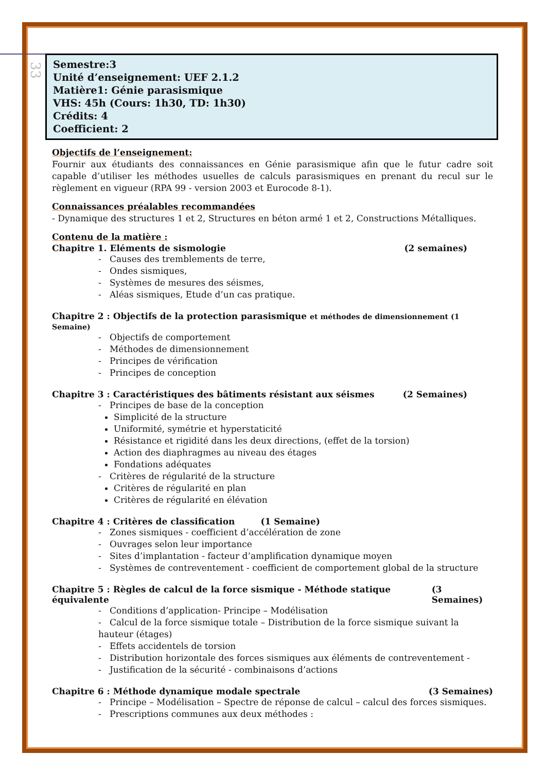33
Semestre:3
Unité d’enseignement: UEF 2.1.2
Matière1: Génie parasismique
VHS: 45h (Cours: 1h30, TD: 1h30)
Crédits: 4
Coefficient: 2
Objectifs de l’enseignement:
Fournir aux étudiants des connaissances en Génie parasismique afin que le futur cadre soit capable d’utiliser les méthodes usuelles de calculs parasismiques en prenant du recul sur le règlement en vigueur (RPA 99 - version 2003 et Eurocode 8-1).
Connaissances préalables recommandées
- Dynamique des structures 1 et 2, Structures en béton armé 1 et 2, Constructions Métalliques.
Contenu de la matière :
Chapitre 1. Eléments de sismologie (2 semaines)
- Causes des tremblements de terre,
- Ondes sismiques,
- Systèmes de mesures des séismes,
- Aléas sismiques, Etude d’un cas pratique.
Chapitre 2 : Objectifs de la protection parasismique et méthodes de dimensionnement (1 Semaine)
- Objectifs de comportement
- Méthodes de dimensionnement
- Principes de vérification
- Principes de conception
Chapitre 3 : Caractéristiques des bâtiments résistant aux séismes (2 Semaines)
- Principes de base de la conception
Simplicité de la structure
Uniformité, symétrie et hyperstaticité
Résistance et rigidité dans les deux directions, (effet de la torsion)
Action des diaphragmes au niveau des étages
Fondations adéquates
- Critères de régularité de la structure
Critères de régularité en plan
Critères de régularité en élévation
Chapitre 4 : Critères de classification (1 Semaine)
- Zones sismiques - coefficient d’accélération de zone
- Ouvrages selon leur importance
- Sites d’implantation - facteur d’amplification dynamique moyen
- Systèmes de contreventement - coefficient de comportement global de la structure
Chapitre 5 : Règles de calcul de la force sismique - Méthode statique équivalente (3 Semaines)
- Conditions d’application- Principe – Modélisation
- Calcul de la force sismique totale – Distribution de la force sismique suivant la hauteur (étages)
- Effets accidentels de torsion
- Distribution horizontale des forces sismiques aux éléments de contreventement -
- Justification de la sécurité - combinaisons d’actions
Chapitre 6 : Méthode dynamique modale spectrale (3 Semaines)
- Principe – Modélisation – Spectre de réponse de calcul – calcul des forces sismiques.
- Prescriptions communes aux deux méthodes :